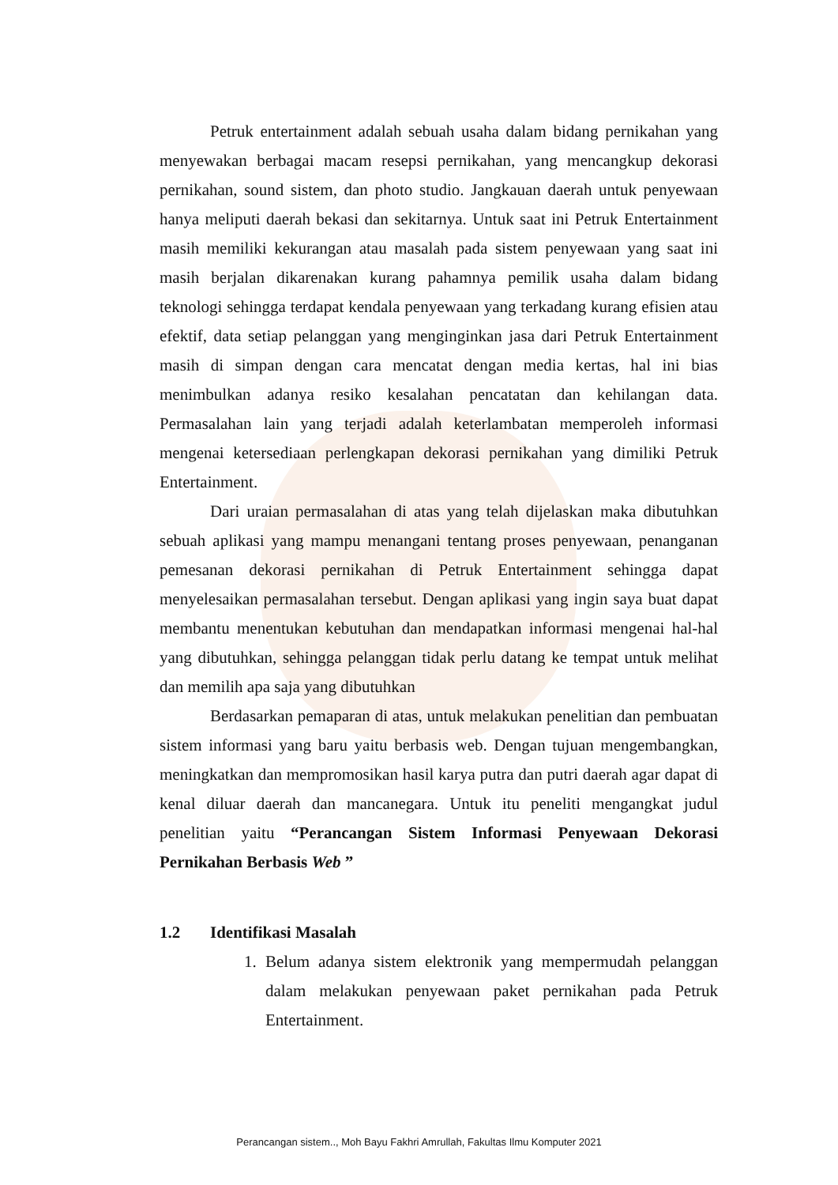Petruk entertainment adalah sebuah usaha dalam bidang pernikahan yang menyewakan berbagai macam resepsi pernikahan, yang mencangkup dekorasi pernikahan, sound sistem, dan photo studio. Jangkauan daerah untuk penyewaan hanya meliputi daerah bekasi dan sekitarnya. Untuk saat ini Petruk Entertainment masih memiliki kekurangan atau masalah pada sistem penyewaan yang saat ini masih berjalan dikarenakan kurang pahamnya pemilik usaha dalam bidang teknologi sehingga terdapat kendala penyewaan yang terkadang kurang efisien atau efektif, data setiap pelanggan yang menginginkan jasa dari Petruk Entertainment masih di simpan dengan cara mencatat dengan media kertas, hal ini bias menimbulkan adanya resiko kesalahan pencatatan dan kehilangan data. Permasalahan lain yang terjadi adalah keterlambatan memperoleh informasi mengenai ketersediaan perlengkapan dekorasi pernikahan yang dimiliki Petruk Entertainment.
Dari uraian permasalahan di atas yang telah dijelaskan maka dibutuhkan sebuah aplikasi yang mampu menangani tentang proses penyewaan, penanganan pemesanan dekorasi pernikahan di Petruk Entertainment sehingga dapat menyelesaikan permasalahan tersebut. Dengan aplikasi yang ingin saya buat dapat membantu menentukan kebutuhan dan mendapatkan informasi mengenai hal-hal yang dibutuhkan, sehingga pelanggan tidak perlu datang ke tempat untuk melihat dan memilih apa saja yang dibutuhkan
Berdasarkan pemaparan di atas, untuk melakukan penelitian dan pembuatan sistem informasi yang baru yaitu berbasis web. Dengan tujuan mengembangkan, meningkatkan dan mempromosikan hasil karya putra dan putri daerah agar dapat di kenal diluar daerah dan mancanegara. Untuk itu peneliti mengangkat judul penelitian yaitu “Perancangan Sistem Informasi Penyewaan Dekorasi Pernikahan Berbasis Web ”
1.2 Identifikasi Masalah
1. Belum adanya sistem elektronik yang mempermudah pelanggan dalam melakukan penyewaan paket pernikahan pada Petruk Entertainment.
Perancangan sistem.., Moh Bayu Fakhri Amrullah, Fakultas Ilmu Komputer 2021